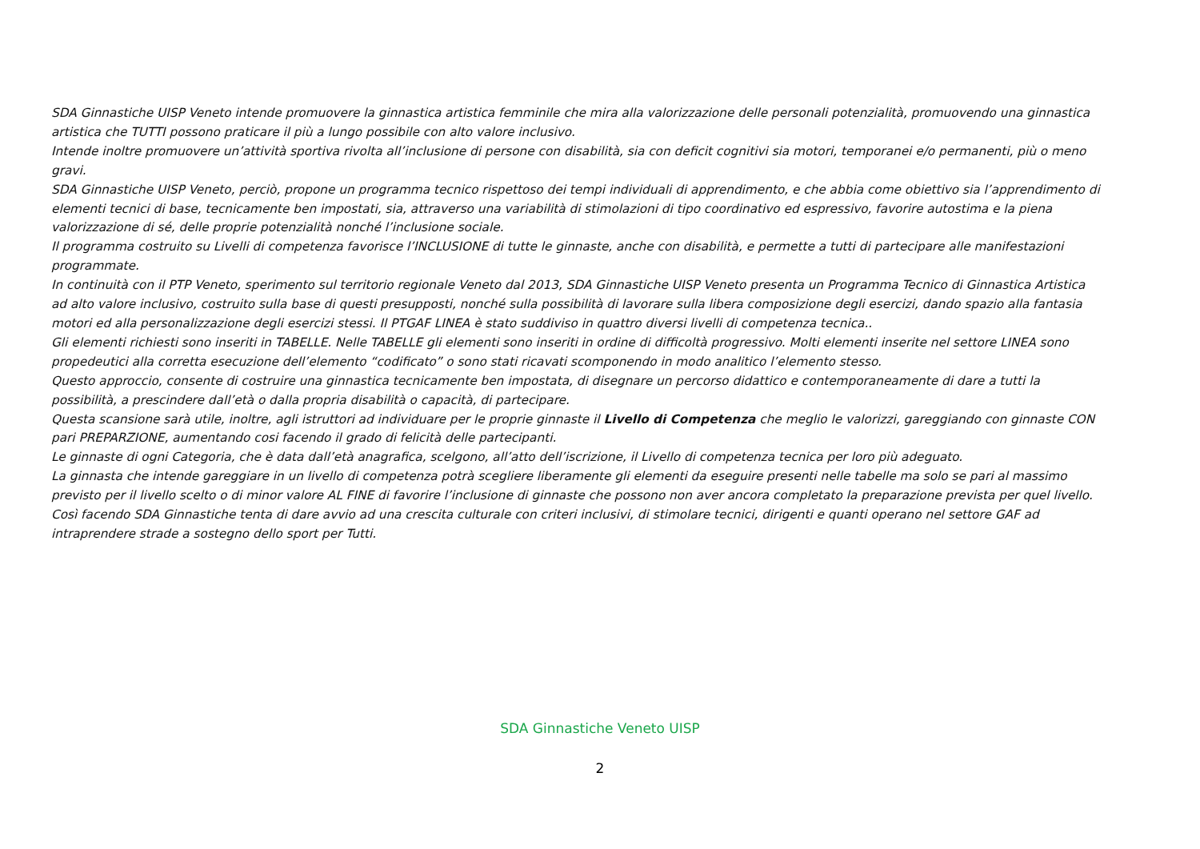SDA Ginnastiche UISP Veneto intende promuovere la ginnastica artistica femminile che mira alla valorizzazione delle personali potenzialità, promuovendo una ginnastica artistica che TUTTI possono praticare il più a lungo possibile con alto valore inclusivo.
Intende inoltre promuovere un’attività sportiva rivolta all’inclusione di persone con disabilità, sia con deficit cognitivi sia motori, temporanei e/o permanenti, più o meno gravi.
SDA Ginnastiche UISP Veneto, perciò, propone un programma tecnico rispettoso dei tempi individuali di apprendimento, e che abbia come obiettivo sia l’apprendimento di elementi tecnici di base, tecnicamente ben impostati, sia, attraverso una variabilità di stimolazioni di tipo coordinativo ed espressivo, favorire autostima e la piena valorizzazione di sé, delle proprie potenzialità nonché l’inclusione sociale.
Il programma costruito su Livelli di competenza favorisce l’INCLUSIONE di tutte le ginnaste, anche con disabilità, e permette a tutti di partecipare alle manifestazioni programmate.
In continuità con il PTP Veneto, sperimento sul territorio regionale Veneto dal 2013, SDA Ginnastiche UISP Veneto presenta un Programma Tecnico di Ginnastica Artistica ad alto valore inclusivo, costruito sulla base di questi presupposti, nonché sulla possibilità di lavorare sulla libera composizione degli esercizi, dando spazio alla fantasia motori ed alla personalizzazione degli esercizi stessi. Il PTGAF LINEA è stato suddiviso in quattro diversi livelli di competenza tecnica..
Gli elementi richiesti sono inseriti in TABELLE. Nelle TABELLE gli elementi sono inseriti in ordine di difficoltà progressivo. Molti elementi inserite nel settore LINEA sono propedeutici alla corretta esecuzione dell’elemento “codificato” o sono stati ricavati scomponendo in modo analitico l’elemento stesso.
Questo approccio, consente di costruire una ginnastica tecnicamente ben impostata, di disegnare un percorso didattico e contemporaneamente di dare a tutti la possibilità, a prescindere dall’età o dalla propria disabilità o capacità, di partecipare.
Questa scansione sarà utile, inoltre, agli istruttori ad individuare per le proprie ginnaste il Livello di Competenza che meglio le valorizzi, gareggiando con ginnaste CON pari PREPARZIONE, aumentando cosi facendo il grado di felicità delle partecipanti.
Le ginnaste di ogni Categoria, che è data dall’età anagrafica, scelgono, all’atto dell’iscrizione, il Livello di competenza tecnica per loro più adeguato.
La ginnasta che intende gareggiare in un livello di competenza potrà scegliere liberamente gli elementi da eseguire presenti nelle tabelle ma solo se pari al massimo previsto per il livello scelto o di minor valore AL FINE di favorire l’inclusione di ginnaste che possono non aver ancora completato la preparazione prevista per quel livello.
Così facendo SDA Ginnastiche tenta di dare avvio ad una crescita culturale con criteri inclusivi, di stimolare tecnici, dirigenti e quanti operano nel settore GAF ad intraprendere strade a sostegno dello sport per Tutti.
SDA Ginnastiche Veneto UISP
2